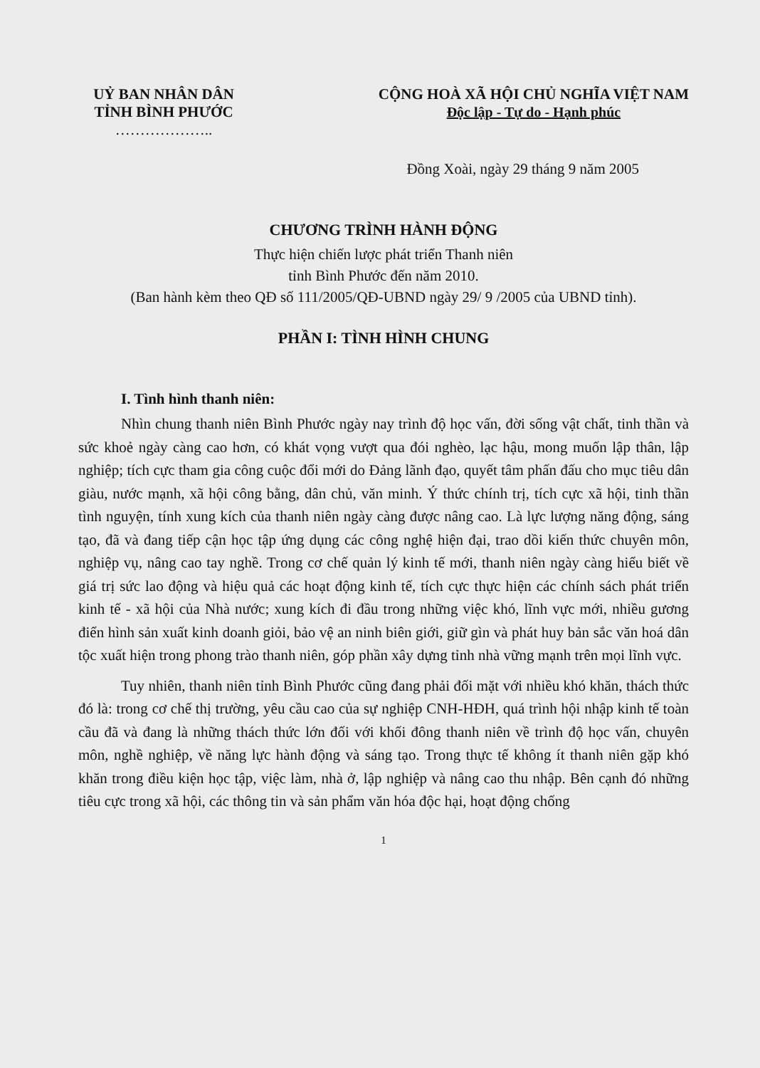UỶ BAN NHÂN DÂN
TỈNH BÌNH PHƯỚC
………………..
CỘNG HOÀ XÃ HỘI CHỦ NGHĨA VIỆT NAM
Độc lập - Tự do - Hạnh phúc
Đồng Xoài, ngày 29 tháng 9 năm 2005
CHƯƠNG TRÌNH HÀNH ĐỘNG
Thực hiện chiến lược phát triển Thanh niên
tỉnh Bình Phước đến năm 2010.
(Ban hành kèm theo QĐ số 111/2005/QĐ-UBND ngày 29/ 9 /2005 của UBND tỉnh).
PHẦN I: TÌNH HÌNH CHUNG
I. Tình hình thanh niên:
Nhìn chung thanh niên Bình Phước ngày nay trình độ học vấn, đời sống vật chất, tinh thần và sức khoẻ ngày càng cao hơn, có khát vọng vượt qua đói nghèo, lạc hậu, mong muốn lập thân, lập nghiệp; tích cực tham gia công cuộc đổi mới do Đảng lãnh đạo, quyết tâm phấn đấu cho mục tiêu dân giàu, nước mạnh, xã hội công bằng, dân chủ, văn minh. Ý thức chính trị, tích cực xã hội, tinh thần tình nguyện, tính xung kích của thanh niên ngày càng được nâng cao. Là lực lượng năng động, sáng tạo, đã và đang tiếp cận học tập ứng dụng các công nghệ hiện đại, trao dồi kiến thức chuyên môn, nghiệp vụ, nâng cao tay nghề. Trong cơ chế quản lý kinh tế mới, thanh niên ngày càng hiểu biết về giá trị sức lao động và hiệu quả các hoạt động kinh tế, tích cực thực hiện các chính sách phát triển kinh tế - xã hội của Nhà nước; xung kích đi đầu trong những việc khó, lĩnh vực mới, nhiều gương điển hình sản xuất kinh doanh giỏi, bảo vệ an ninh biên giới, giữ gìn và phát huy bản sắc văn hoá dân tộc xuất hiện trong phong trào thanh niên, góp phần xây dựng tỉnh nhà vững mạnh trên mọi lĩnh vực.
Tuy nhiên, thanh niên tỉnh Bình Phước cũng đang phải đối mặt với nhiều khó khăn, thách thức đó là: trong cơ chế thị trường, yêu cầu cao của sự nghiệp CNH-HĐH, quá trình hội nhập kinh tế toàn cầu đã và đang là những thách thức lớn đối với khối đông thanh niên về trình độ học vấn, chuyên môn, nghề nghiệp, về năng lực hành động và sáng tạo. Trong thực tế không ít thanh niên gặp khó khăn trong điều kiện học tập, việc làm, nhà ở, lập nghiệp và nâng cao thu nhập. Bên cạnh đó những tiêu cực trong xã hội, các thông tin và sản phẩm văn hóa độc hại, hoạt động chống
1